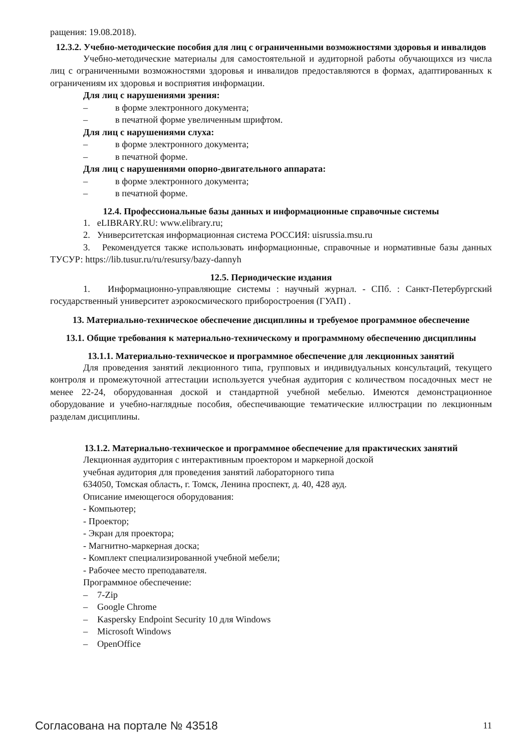ращения: 19.08.2018).
12.3.2. Учебно-методические пособия для лиц с ограниченными возможностями здоровья и инвалидов
Учебно-методические материалы для самостоятельной и аудиторной работы обучающихся из числа лиц с ограниченными возможностями здоровья и инвалидов предоставляются в формах, адаптированных к ограничениям их здоровья и восприятия информации.
Для лиц с нарушениями зрения:
– в форме электронного документа;
– в печатной форме увеличенным шрифтом.
Для лиц с нарушениями слуха:
– в форме электронного документа;
– в печатной форме.
Для лиц с нарушениями опорно-двигательного аппарата:
– в форме электронного документа;
– в печатной форме.
12.4. Профессиональные базы данных и информационные справочные системы
1. eLIBRARY.RU: www.elibrary.ru;
2. Университетская информационная система РОССИЯ: uisrussia.msu.ru
3. Рекомендуется также использовать информационные, справочные и нормативные базы данных ТУСУР: https://lib.tusur.ru/ru/resursy/bazy-dannyh
12.5. Периодические издания
1. Информационно-управляющие системы : научный журнал. - СПб. : Санкт-Петербургский государственный университет аэрокосмического приборостроения (ГУАП) .
13. Материально-техническое обеспечение дисциплины и требуемое программное обеспечение
13.1. Общие требования к материально-техническому и программному обеспечению дисциплины
13.1.1. Материально-техническое и программное обеспечение для лекционных занятий
Для проведения занятий лекционного типа, групповых и индивидуальных консультаций, текущего контроля и промежуточной аттестации используется учебная аудитория с количеством посадочных мест не менее 22-24, оборудованная доской и стандартной учебной мебелью. Имеются демонстрационное оборудование и учебно-наглядные пособия, обеспечивающие тематические иллюстрации по лекционным разделам дисциплины.
13.1.2. Материально-техническое и программное обеспечение для практических занятий
Лекционная аудитория с интерактивным проектором и маркерной доской
учебная аудитория для проведения занятий лабораторного типа
634050, Томская область, г. Томск, Ленина проспект, д. 40, 428 ауд.
Описание имеющегося оборудования:
- Компьютер;
- Проектор;
- Экран для проектора;
- Магнитно-маркерная доска;
- Комплект специализированной учебной мебели;
- Рабочее место преподавателя.
Программное обеспечение:
– 7-Zip
– Google Chrome
– Kaspersky Endpoint Security 10 для Windows
– Microsoft Windows
– OpenOffice
Согласована на портале № 43518 11